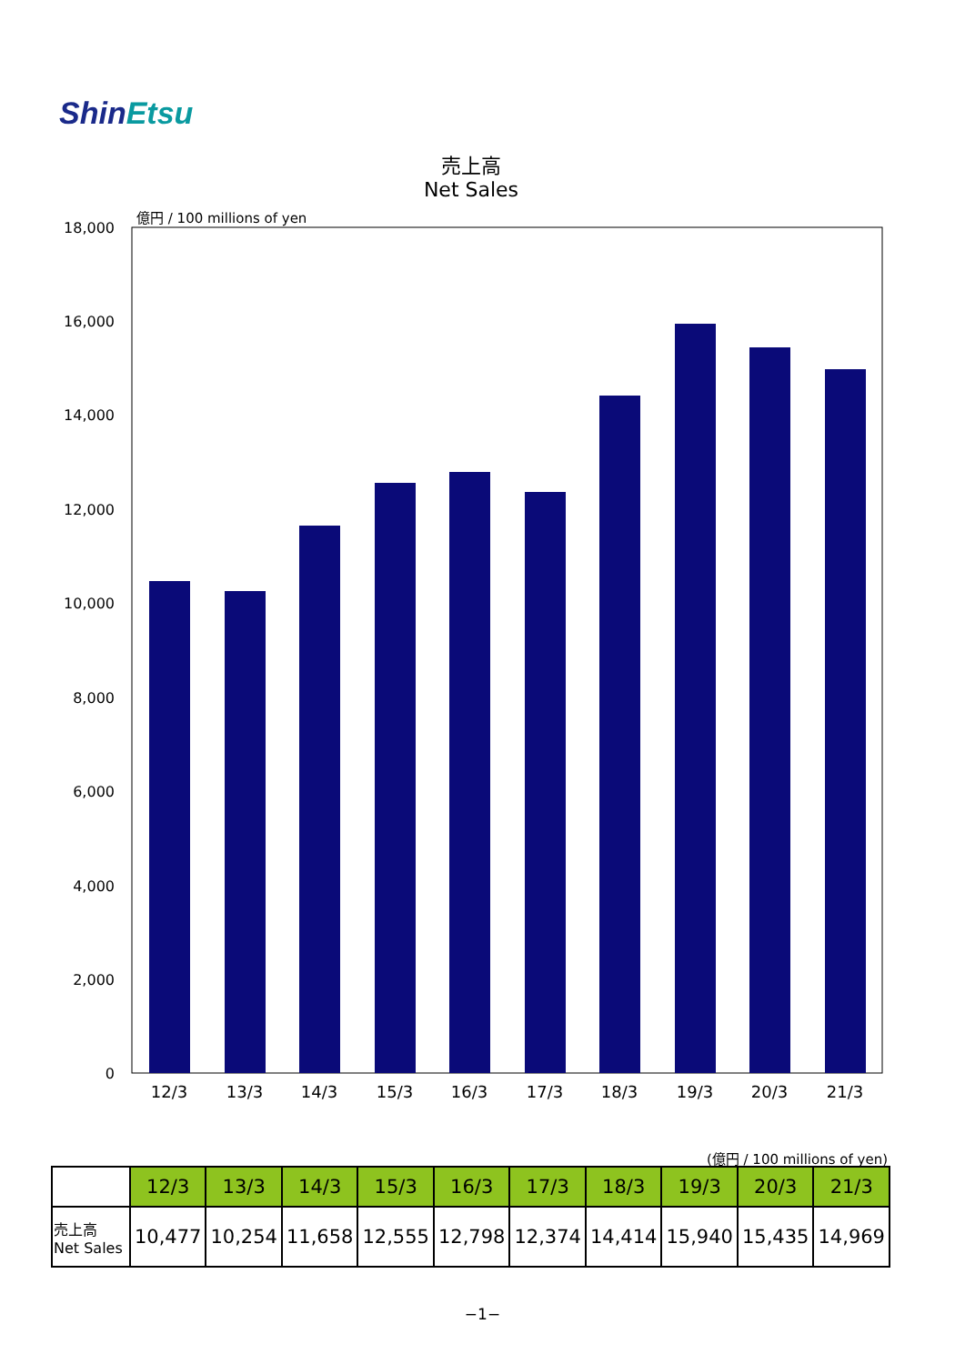ShinEtsu
売上高
Net Sales
億円 / 100 millions of yen
18,000
16,000
14,000
12,000
10,000
8,000
6,000
4,000
2,000
0
12/3
13/3
14/3
15/3
16/3
17/3
18/3
19/3
20/3
21/3
(億円 / 100 millions of yen)
| | 12/3 | 13/3 | 14/3 | 15/3 | 16/3 | 17/3 | 18/3 | 19/3 | 20/3 | 21/3 |
| --- | --- | --- | --- | --- | --- | --- | --- | --- | --- | --- |
| 売上高 Net Sales | 10,477 | 10,254 | 11,658 | 12,555 | 12,798 | 12,374 | 14,414 | 15,940 | 15,435 | 14,969 |
−1−